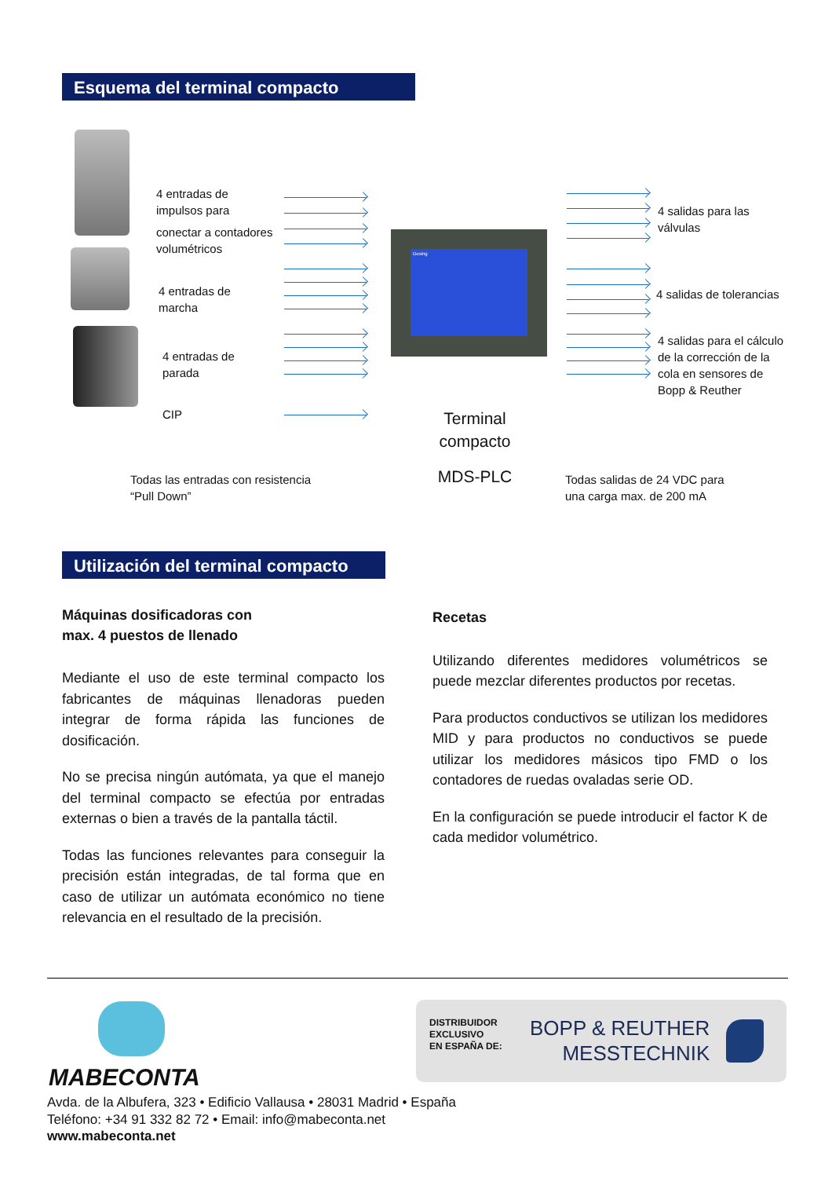Esquema del terminal compacto
4 entradas de
impulsos para
conectar a contadores
volumétricos
4 entradas de
marcha
4 entradas de
parada
CIP
Dosing
4 salidas para las
válvulas
4 salidas de tolerancias
4 salidas para el cálculo
de la corrección de la
cola en sensores de
Bopp & Reuther
Terminal
compacto
MDS-PLC
Todas las entradas con resistencia
“Pull Down”
Todas salidas de 24 VDC para
una carga max. de 200 mA
Utilización del terminal compacto
Máquinas dosificadoras con
max. 4 puestos de llenado
Mediante el uso de este terminal compacto los fabricantes de máquinas llenadoras pueden integrar de forma rápida las funciones de dosificación.
No se precisa ningún autómata, ya que el manejo del terminal compacto se efectúa por entradas externas o bien a través de la pantalla táctil.
Todas las funciones relevantes para conseguir la precisión están integradas, de tal forma que en caso de utilizar un autómata económico no tiene relevancia en el resultado de la precisión.
Recetas
Utilizando diferentes medidores volumétricos se puede mezclar diferentes productos por recetas.
Para productos conductivos se utilizan los medidores MID y para productos no conductivos se puede utilizar los medidores másicos tipo FMD o los contadores de ruedas ovaladas serie OD.
En la configuración se puede introducir el factor K de cada medidor volumétrico.
MABECONTA
DISTRIBUIDOR
EXCLUSIVO
EN ESPAÑA DE:
BOPP & REUTHER
MESSTECHNIK
Avda. de la Albufera, 323 • Edificio Vallausa • 28031 Madrid • España
Teléfono: +34 91 332 82 72 • Email: info@mabeconta.net
www.mabeconta.net